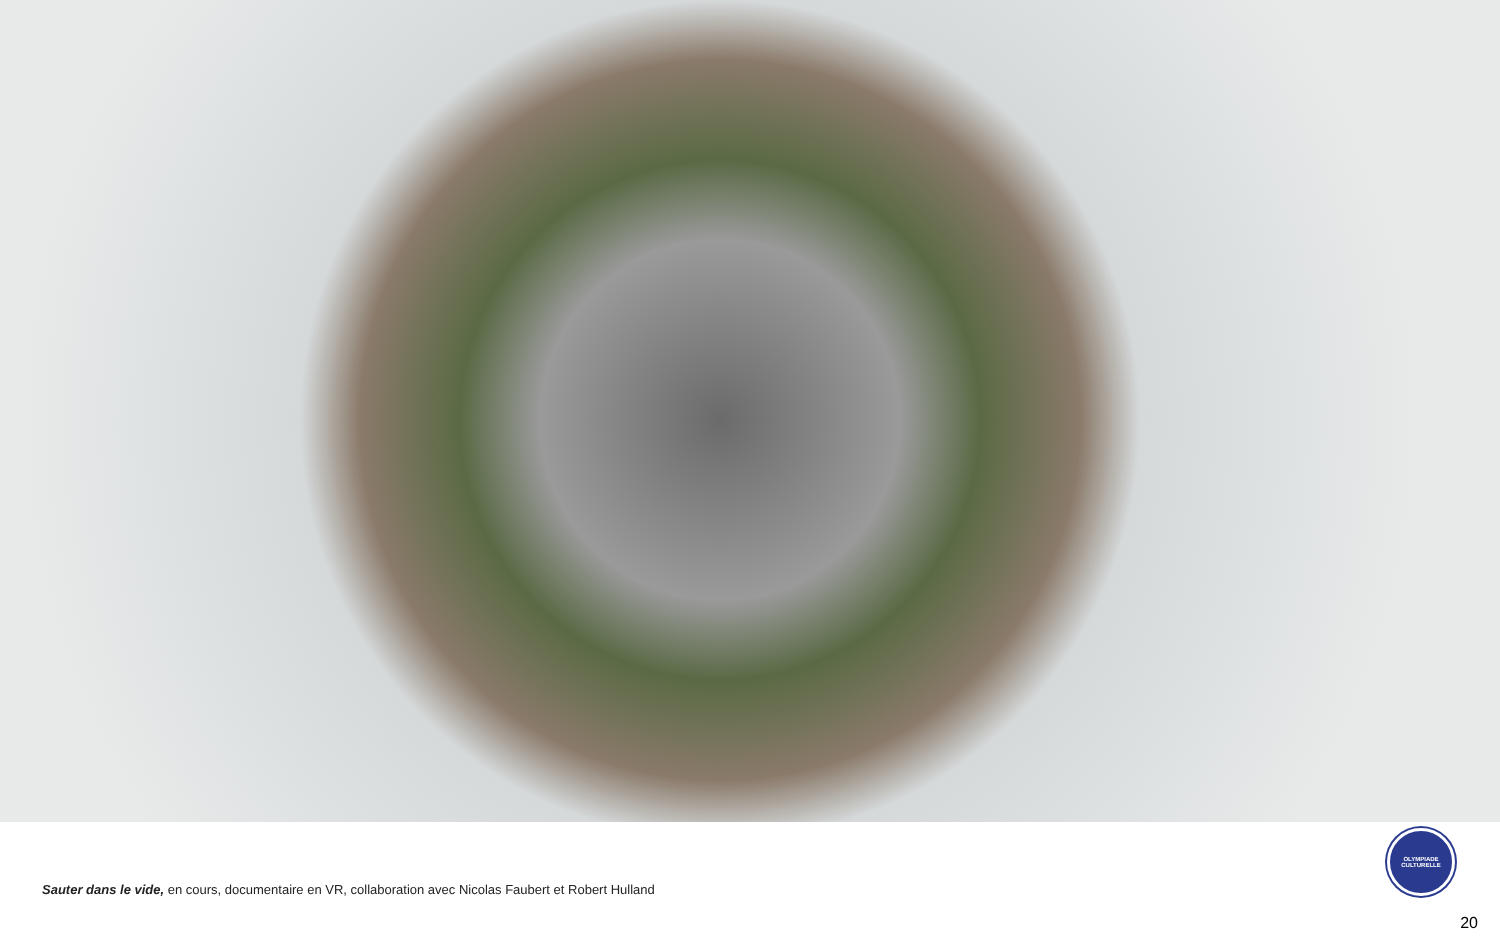OLYMPIADE
CULTURELLE
Sauter dans le vide, en cours, documentaire en VR, collaboration avec Nicolas Faubert et Robert Hulland
20